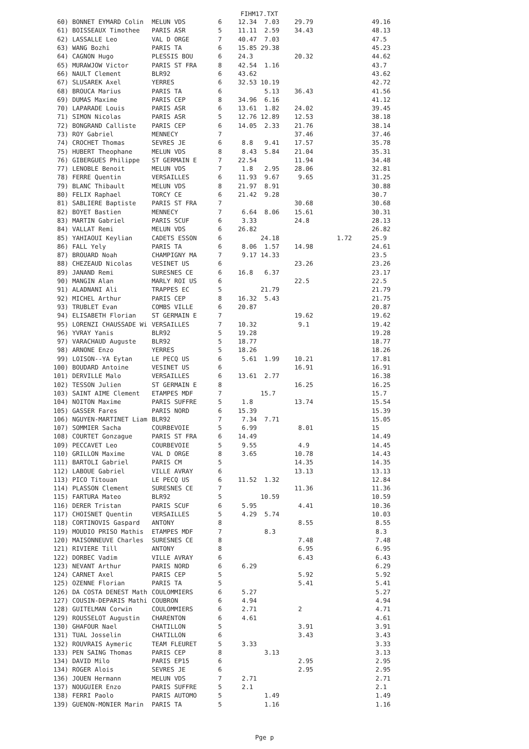FIHM17.TXT
| 60) BONNET EYMARD Colin | MELUN VDS | 6 | 12.34 7.03 | 29.79 | | 49.16 |
| 61) BOISSEAUX Timothee | PARIS ASR | 5 | 11.11 2.59 | 34.43 | | 48.13 |
| 62) LASSALLE Leo | VAL D ORGE | 7 | 40.47 7.03 | | | 47.5 |
| 63) WANG Bozhi | PARIS TA | 6 | 15.85 29.38 | | | 45.23 |
| 64) CAGNON Hugo | PLESSIS BOU | 6 | 24.3 | 20.32 | | 44.62 |
| 65) MURAWJOW Victor | PARIS ST FRA | 8 | 42.54 1.16 | | | 43.7 |
| 66) NAULT Clement | BLR92 | 6 | 43.62 | | | 43.62 |
| 67) SLUSAREK Axel | YERRES | 6 | 32.53 10.19 | | | 42.72 |
| 68) BROUCA Marius | PARIS TA | 6 | 5.13 | 36.43 | | 41.56 |
| 69) DUMAS Maxime | PARIS CEP | 8 | 34.96 6.16 | | | 41.12 |
| 70) LAPARADE Louis | PARIS ASR | 6 | 13.61 1.82 | 24.02 | | 39.45 |
| 71) SIMON Nicolas | PARIS ASR | 5 | 12.76 12.89 | 12.53 | | 38.18 |
| 72) BONGRAND Calliste | PARIS CEP | 6 | 14.05 2.33 | 21.76 | | 38.14 |
| 73) ROY Gabriel | MENNECY | 7 | | 37.46 | | 37.46 |
| 74) CROCHET Thomas | SEVRES JE | 6 | 8.8 9.41 | 17.57 | | 35.78 |
| 75) HUBERT Theophane | MELUN VDS | 8 | 8.43 5.84 | 21.04 | | 35.31 |
| 76) GIBERGUES Philippe | ST GERMAIN E | 7 | 22.54 | 11.94 | | 34.48 |
| 77) LENOBLE Benoit | MELUN VDS | 7 | 1.8 2.95 | 28.06 | | 32.81 |
| 78) FERRE Quentin | VERSAILLES | 6 | 11.93 9.67 | 9.65 | | 31.25 |
| 79) BLANC Thibault | MELUN VDS | 8 | 21.97 8.91 | | | 30.88 |
| 80) FELIX Raphael | TORCY CE | 6 | 21.42 9.28 | | | 30.7 |
| 81) SABLIERE Baptiste | PARIS ST FRA | 7 | | 30.68 | | 30.68 |
| 82) BOYET Bastien | MENNECY | 7 | 6.64 8.06 | 15.61 | | 30.31 |
| 83) MARTIN Gabriel | PARIS SCUF | 6 | 3.33 | 24.8 | | 28.13 |
| 84) VALLAT Remi | MELUN VDS | 6 | 26.82 | | | 26.82 |
| 85) YAHIAOUI Keylian | CADETS ESSON | 6 | 24.18 | | 1.72 | 25.9 |
| 86) FALL Yely | PARIS TA | 6 | 8.06 1.57 | 14.98 | | 24.61 |
| 87) BROUARD Noah | CHAMPIGNY MA | 7 | 9.17 14.33 | | | 23.5 |
| 88) CHEZEAUD Nicolas | VESINET US | 6 | | 23.26 | | 23.26 |
| 89) JANAND Remi | SURESNES CE | 6 | 16.8 6.37 | | | 23.17 |
| 90) MANGIN Alan | MARLY ROI US | 6 | | 22.5 | | 22.5 |
| 91) ALADNANI Ali | TRAPPES EC | 5 | 21.79 | | | 21.79 |
| 92) MICHEL Arthur | PARIS CEP | 8 | 16.32 5.43 | | | 21.75 |
| 93) TRUBLET Evan | COMBS VILLE | 6 | 20.87 | | | 20.87 |
| 94) ELISABETH Florian | ST GERMAIN E | 7 | | 19.62 | | 19.62 |
| 95) LORENZI CHAUSSADE Wi | VERSAILLES | 7 | 10.32 | 9.1 | | 19.42 |
| 96) YVRAY Yanis | BLR92 | 5 | 19.28 | | | 19.28 |
| 97) VARACHAUD Auguste | BLR92 | 5 | 18.77 | | | 18.77 |
| 98) ARNONE Enzo | YERRES | 5 | 18.26 | | | 18.26 |
| 99) LOISON--YA Eytan | LE PECQ US | 6 | 5.61 1.99 | 10.21 | | 17.81 |
| 100) BOUDARD Antoine | VESINET US | 6 | | 16.91 | | 16.91 |
| 101) DERVILLE Malo | VERSAILLES | 6 | 13.61 2.77 | | | 16.38 |
| 102) TESSON Julien | ST GERMAIN E | 8 | | 16.25 | | 16.25 |
| 103) SAINT AIME Clement | ETAMPES MDF | 7 | 15.7 | | | 15.7 |
| 104) NOITON Maxime | PARIS SUFFRE | 5 | 1.8 | 13.74 | | 15.54 |
| 105) GASSER Fares | PARIS NORD | 6 | 15.39 | | | 15.39 |
| 106) NGUYEN-MARTINET Liam | BLR92 | 7 | 7.34 7.71 | | | 15.05 |
| 107) SOMMIER Sacha | COURBEVOIE | 5 | 6.99 | 8.01 | | 15 |
| 108) COURTET Gonzague | PARIS ST FRA | 6 | 14.49 | | | 14.49 |
| 109) PECCAVET Leo | COURBEVOIE | 5 | 9.55 | 4.9 | | 14.45 |
| 110) GRILLON Maxime | VAL D ORGE | 8 | 3.65 | 10.78 | | 14.43 |
| 111) BARTOLI Gabriel | PARIS CM | 5 | | 14.35 | | 14.35 |
| 112) LABOUE Gabriel | VILLE AVRAY | 6 | | 13.13 | | 13.13 |
| 113) PICO Titouan | LE PECQ US | 6 | 11.52 1.32 | | | 12.84 |
| 114) PLASSON Clement | SURESNES CE | 7 | | 11.36 | | 11.36 |
| 115) FARTURA Mateo | BLR92 | 5 | 10.59 | | | 10.59 |
| 116) DERER Tristan | PARIS SCUF | 6 | 5.95 | 4.41 | | 10.36 |
| 117) CHOISNET Quentin | VERSAILLES | 5 | 4.29 5.74 | | | 10.03 |
| 118) CORTINOVIS Gaspard | ANTONY | 8 | | 8.55 | | 8.55 |
| 119) MOUDIO PRISO Mathis | ETAMPES MDF | 7 | 8.3 | | | 8.3 |
| 120) MAISONNEUVE Charles | SURESNES CE | 8 | | 7.48 | | 7.48 |
| 121) RIVIERE Till | ANTONY | 8 | | 6.95 | | 6.95 |
| 122) DORBEC Vadim | VILLE AVRAY | 6 | | 6.43 | | 6.43 |
| 123) NEVANT Arthur | PARIS NORD | 6 | 6.29 | | | 6.29 |
| 124) CARNET Axel | PARIS CEP | 5 | | 5.92 | | 5.92 |
| 125) OZENNE Florian | PARIS TA | 5 | | 5.41 | | 5.41 |
| 126) DA COSTA DENEST Math | COULOMMIERS | 6 | 5.27 | | | 5.27 |
| 127) COUSIN-DEPARIS Mathi | COUBRON | 6 | 4.94 | | | 4.94 |
| 128) GUITELMAN Corwin | COULOMMIERS | 6 | 2.71 | 2 | | 4.71 |
| 129) ROUSSELOT Augustin | CHARENTON | 6 | 4.61 | | | 4.61 |
| 130) GHAFOUR Nael | CHATILLON | 5 | | 3.91 | | 3.91 |
| 131) TUAL Josselin | CHATILLON | 6 | | 3.43 | | 3.43 |
| 132) ROUVRAIS Aymeric | TEAM FLEURET | 5 | 3.33 | | | 3.33 |
| 133) PEN SAING Thomas | PARIS CEP | 8 | 3.13 | | | 3.13 |
| 134) DAVID Milo | PARIS EP15 | 6 | | 2.95 | | 2.95 |
| 134) ROGER Alois | SEVRES JE | 6 | | 2.95 | | 2.95 |
| 136) JOUEN Hermann | MELUN VDS | 7 | 2.71 | | | 2.71 |
| 137) NOUGUIER Enzo | PARIS SUFFRE | 5 | 2.1 | | | 2.1 |
| 138) FERRI Paolo | PARIS AUTOMO | 5 | 1.49 | | | 1.49 |
| 139) GUENON-MONIER Marin | PARIS TA | 5 | 1.16 | | | 1.16 |
Pge p